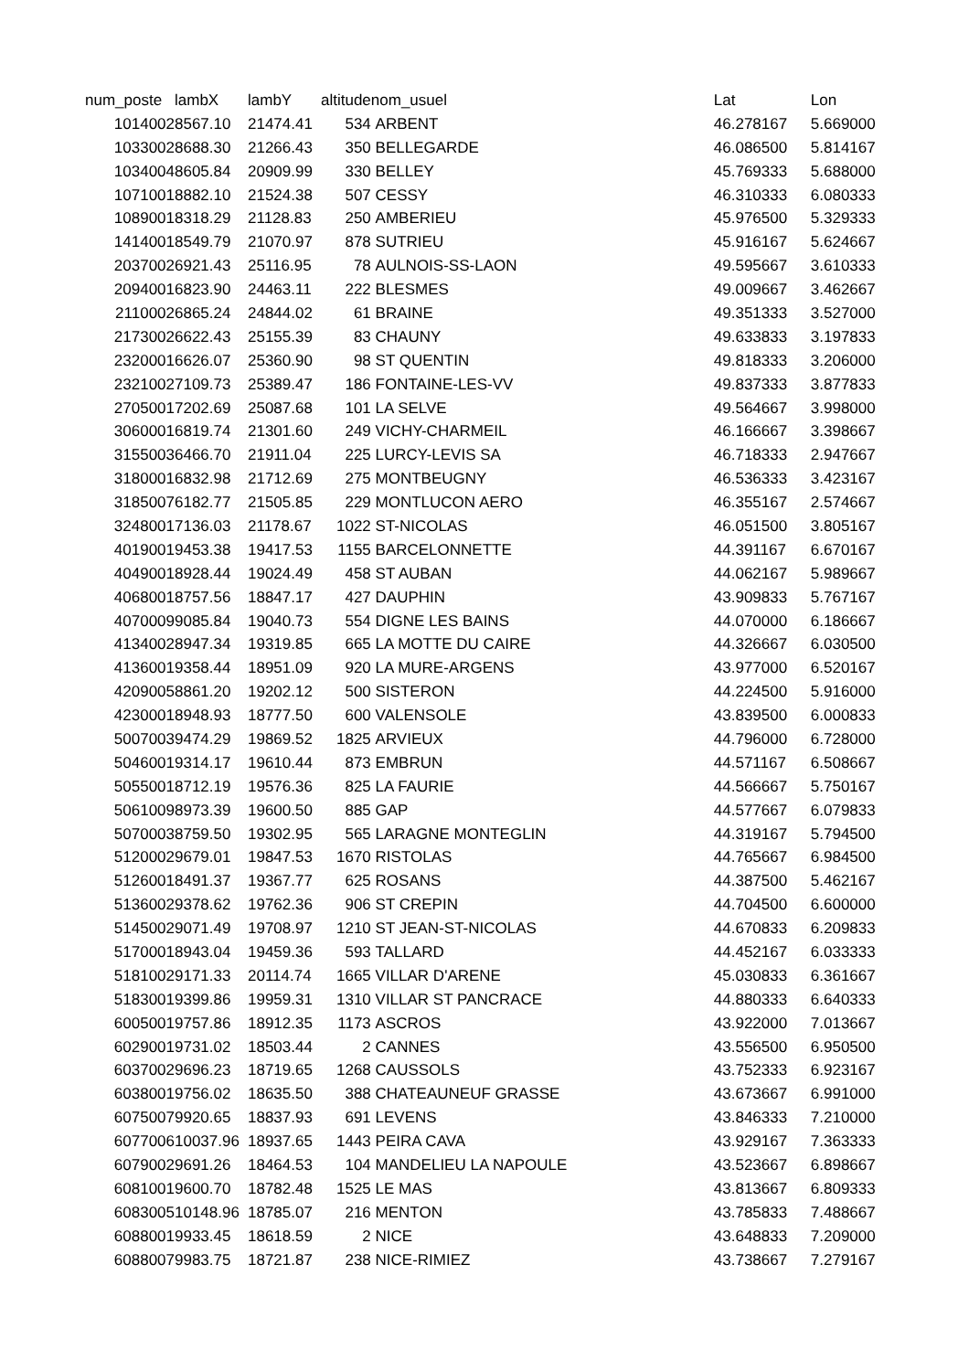| num_poste | lambX | lambY | altitude | nom_usuel | Lat | Lon |
| --- | --- | --- | --- | --- | --- | --- |
| 1014002 | 8567.10 | 21474.41 | 534 | ARBENT | 46.278167 | 5.669000 |
| 1033002 | 8688.30 | 21266.43 | 350 | BELLEGARDE | 46.086500 | 5.814167 |
| 1034004 | 8605.84 | 20909.99 | 330 | BELLEY | 45.769333 | 5.688000 |
| 1071001 | 8882.10 | 21524.38 | 507 | CESSY | 46.310333 | 6.080333 |
| 1089001 | 8318.29 | 21128.83 | 250 | AMBERIEU | 45.976500 | 5.329333 |
| 1414001 | 8549.79 | 21070.97 | 878 | SUTRIEU | 45.916167 | 5.624667 |
| 2037002 | 6921.43 | 25116.95 | 78 | AULNOIS-SS-LAON | 49.595667 | 3.610333 |
| 2094001 | 6823.90 | 24463.11 | 222 | BLESMES | 49.009667 | 3.462667 |
| 2110002 | 6865.24 | 24844.02 | 61 | BRAINE | 49.351333 | 3.527000 |
| 2173002 | 6622.43 | 25155.39 | 83 | CHAUNY | 49.633833 | 3.197833 |
| 2320001 | 6626.07 | 25360.90 | 98 | ST QUENTIN | 49.818333 | 3.206000 |
| 2321002 | 7109.73 | 25389.47 | 186 | FONTAINE-LES-VV | 49.837333 | 3.877833 |
| 2705001 | 7202.69 | 25087.68 | 101 | LA SELVE | 49.564667 | 3.998000 |
| 3060001 | 6819.74 | 21301.60 | 249 | VICHY-CHARMEIL | 46.166667 | 3.398667 |
| 3155003 | 6466.70 | 21911.04 | 225 | LURCY-LEVIS SA | 46.718333 | 2.947667 |
| 3180001 | 6832.98 | 21712.69 | 275 | MONTBEUGNY | 46.536333 | 3.423167 |
| 3185007 | 6182.77 | 21505.85 | 229 | MONTLUCON AERO | 46.355167 | 2.574667 |
| 3248001 | 7136.03 | 21178.67 | 1022 | ST-NICOLAS | 46.051500 | 3.805167 |
| 4019001 | 9453.38 | 19417.53 | 1155 | BARCELONNETTE | 44.391167 | 6.670167 |
| 4049001 | 8928.44 | 19024.49 | 458 | ST AUBAN | 44.062167 | 5.989667 |
| 4068001 | 8757.56 | 18847.17 | 427 | DAUPHIN | 43.909833 | 5.767167 |
| 4070009 | 9085.84 | 19040.73 | 554 | DIGNE LES BAINS | 44.070000 | 6.186667 |
| 4134002 | 8947.34 | 19319.85 | 665 | LA MOTTE DU CAIRE | 44.326667 | 6.030500 |
| 4136001 | 9358.44 | 18951.09 | 920 | LA MURE-ARGENS | 43.977000 | 6.520167 |
| 4209005 | 8861.20 | 19202.12 | 500 | SISTERON | 44.224500 | 5.916000 |
| 4230001 | 8948.93 | 18777.50 | 600 | VALENSOLE | 43.839500 | 6.000833 |
| 5007003 | 9474.29 | 19869.52 | 1825 | ARVIEUX | 44.796000 | 6.728000 |
| 5046001 | 9314.17 | 19610.44 | 873 | EMBRUN | 44.571167 | 6.508667 |
| 5055001 | 8712.19 | 19576.36 | 825 | LA FAURIE | 44.566667 | 5.750167 |
| 5061009 | 8973.39 | 19600.50 | 885 | GAP | 44.577667 | 6.079833 |
| 5070003 | 8759.50 | 19302.95 | 565 | LARAGNE MONTEGLIN | 44.319167 | 5.794500 |
| 5120002 | 9679.01 | 19847.53 | 1670 | RISTOLAS | 44.765667 | 6.984500 |
| 5126001 | 8491.37 | 19367.77 | 625 | ROSANS | 44.387500 | 5.462167 |
| 5136002 | 9378.62 | 19762.36 | 906 | ST CREPIN | 44.704500 | 6.600000 |
| 5145002 | 9071.49 | 19708.97 | 1210 | ST JEAN-ST-NICOLAS | 44.670833 | 6.209833 |
| 5170001 | 8943.04 | 19459.36 | 593 | TALLARD | 44.452167 | 6.033333 |
| 5181002 | 9171.33 | 20114.74 | 1665 | VILLAR D'ARENE | 45.030833 | 6.361667 |
| 5183001 | 9399.86 | 19959.31 | 1310 | VILLAR ST PANCRACE | 44.880333 | 6.640333 |
| 6005001 | 9757.86 | 18912.35 | 1173 | ASCROS | 43.922000 | 7.013667 |
| 6029001 | 9731.02 | 18503.44 | 2 | CANNES | 43.556500 | 6.950500 |
| 6037002 | 9696.23 | 18719.65 | 1268 | CAUSSOLS | 43.752333 | 6.923167 |
| 6038001 | 9756.02 | 18635.50 | 388 | CHATEAUNEUF GRASSE | 43.673667 | 6.991000 |
| 6075007 | 9920.65 | 18837.93 | 691 | LEVENS | 43.846333 | 7.210000 |
| 6077006 | 10037.96 | 18937.65 | 1443 | PEIRA CAVA | 43.929167 | 7.363333 |
| 6079002 | 9691.26 | 18464.53 | 104 | MANDELIEU LA NAPOULE | 43.523667 | 6.898667 |
| 6081001 | 9600.70 | 18782.48 | 1525 | LE MAS | 43.813667 | 6.809333 |
| 6083005 | 10148.96 | 18785.07 | 216 | MENTON | 43.785833 | 7.488667 |
| 6088001 | 9933.45 | 18618.59 | 2 | NICE | 43.648833 | 7.209000 |
| 6088007 | 9983.75 | 18721.87 | 238 | NICE-RIMIEZ | 43.738667 | 7.279167 |